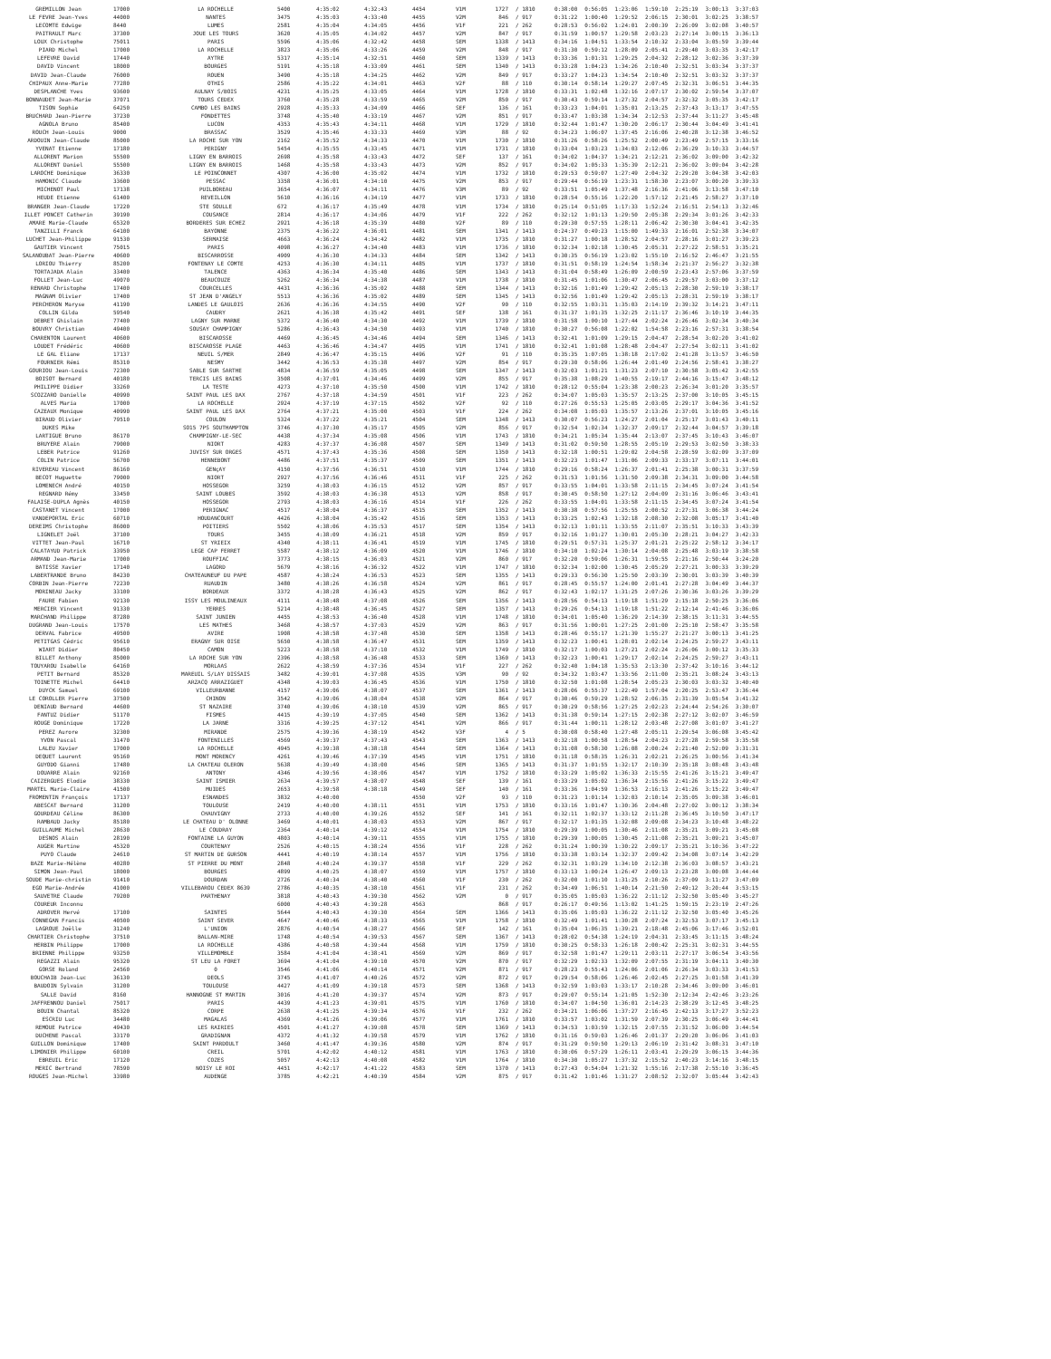| GREMILLON Jean | 17000 | LA ROCHELLE | 5400 | 4:35:02 | 4:32:43 | 4454 | V1M | 1727 | / 1810 | 0:38:00 | 0:56:05 | 1:23:06 | 1:59:10 | 2:25:19 | 3:00:13 | 3:37:03 |
| LE FEVRE Jean-Yves | 44000 | NANTES | 3475 | 4:35:03 | 4:33:40 | 4455 | V2M | 846 | / 917 | 0:31:22 | 1:00:40 | 1:29:52 | 2:06:15 | 2:30:01 | 3:02:25 | 3:38:57 |
| LECOMTE Edwige | 8440 | LUMES | 2581 | 4:35:04 | 4:34:05 | 4456 | V1F | 221 | / 262 | 0:28:53 | 0:56:02 | 1:24:01 | 2:00:39 | 2:26:09 | 3:02:08 | 3:40:57 |
| PAITRAULT Marc | 37300 | JOUE LES TOURS | 3620 | 4:35:05 | 4:34:02 | 4457 | V2M | 847 | / 917 | 0:31:59 | 1:00:57 | 1:29:58 | 2:03:23 | 2:27:14 | 3:00:15 | 3:36:13 |
| LOUX Christophe | 75011 | PARIS | 5596 | 4:35:06 | 4:32:42 | 4458 | SEM | 1338 | / 1413 | 0:34:16 | 1:04:51 | 1:33:54 | 2:10:32 | 2:33:04 | 3:05:59 | 3:39:44 |
| PIARD Michel | 17000 | LA ROCHELLE | 3823 | 4:35:06 | 4:33:26 | 4459 | V2M | 848 | / 917 | 0:31:30 | 0:59:12 | 1:28:09 | 2:05:41 | 2:29:40 | 3:03:35 | 3:42:17 |
| LEFEVRE David | 17440 | AYTRE | 5317 | 4:35:14 | 4:32:51 | 4460 | SEM | 1339 | / 1413 | 0:33:36 | 1:01:31 | 1:29:25 | 2:04:32 | 2:28:12 | 3:02:36 | 3:37:39 |
| DAVID Vincent | 18000 | BOURGES | 5191 | 4:35:18 | 4:33:09 | 4461 | SEM | 1340 | / 1413 | 0:33:28 | 1:04:23 | 1:34:26 | 2:10:40 | 2:32:51 | 3:03:34 | 3:37:37 |
| DAVID Jean-Claude | 76000 | ROUEN | 3490 | 4:35:18 | 4:34:25 | 4462 | V2M | 849 | / 917 | 0:33:27 | 1:04:23 | 1:34:54 | 2:10:40 | 2:32:51 | 3:03:32 | 3:37:37 |
| CHIPAUX Anne-Marie | 77280 | OTHIS | 2586 | 4:35:22 | 4:34:01 | 4463 | V2F | 88 | / 110 | 0:30:14 | 0:58:14 | 1:29:27 | 2:07:45 | 2:32:31 | 3:06:51 | 3:44:35 |
| DESPLANCHE Yves | 93600 | AULNAY S/BOIS | 4231 | 4:35:25 | 4:33:05 | 4464 | V1M | 1728 | / 1810 | 0:33:31 | 1:02:48 | 1:32:16 | 2:07:17 | 2:30:02 | 2:59:54 | 3:37:07 |
| BONNAUDET Jean-Marie | 37071 | TOURS CEDEX | 3760 | 4:35:28 | 4:33:59 | 4465 | V2M | 850 | / 917 | 0:30:43 | 0:59:14 | 1:27:32 | 2:04:57 | 2:32:32 | 3:05:35 | 3:42:17 |
| TISON Sophie | 64250 | CAMBO LES BAINS | 2928 | 4:35:33 | 4:34:09 | 4466 | SEF | 136 | / 161 | 0:33:23 | 1:04:01 | 1:35:01 | 2:13:25 | 2:37:43 | 3:13:17 | 3:47:55 |
| BRUCHARD Jean-Pierre | 37230 | FONDETTES | 3748 | 4:35:40 | 4:33:19 | 4467 | V2M | 851 | / 917 | 0:33:47 | 1:03:38 | 1:34:34 | 2:12:53 | 2:37:44 | 3:11:27 | 3:45:48 |
| AGNOLA Bruno | 85400 | LUCON | 4353 | 4:35:43 | 4:34:11 | 4468 | V1M | 1729 | / 1810 | 0:32:44 | 1:01:47 | 1:30:20 | 2:06:17 | 2:30:44 | 3:04:49 | 3:41:41 |
| ROUCH Jean-Louis | 9000 | BRASSAC | 3529 | 4:35:46 | 4:33:33 | 4469 | V3M | 88 | / 92 | 0:34:23 | 1:06:07 | 1:37:45 | 2:16:06 | 2:40:28 | 3:12:38 | 3:46:52 |
| ARDOUIN Jean-Claude | 85000 | LA ROCHE SUR YON | 2162 | 4:35:52 | 4:34:33 | 4470 | V1M | 1730 | / 1810 | 0:31:26 | 0:58:26 | 1:25:52 | 2:00:49 | 2:23:49 | 2:57:15 | 3:33:16 |
| YVENAT Etienne | 17180 | PERIGNY | 5454 | 4:35:55 | 4:33:45 | 4471 | V1M | 1731 | / 1810 | 0:33:04 | 1:03:23 | 1:34:03 | 2:12:06 | 2:36:29 | 3:10:33 | 3:44:57 |
| ALLORENT Marion | 55500 | LIGNY EN BARROIS | 2698 | 4:35:58 | 4:33:43 | 4472 | SEF | 137 | / 161 | 0:34:02 | 1:04:37 | 1:34:21 | 2:12:21 | 2:36:02 | 3:09:00 | 3:42:32 |
| ALLORENT Daniel | 55500 | LIGNY EN BARROIS | 1468 | 4:35:58 | 4:33:43 | 4473 | V2M | 852 | / 917 | 0:34:02 | 1:05:33 | 1:35:39 | 2:12:21 | 2:36:02 | 3:09:04 | 3:42:28 |
| LAROCHE Dominique | 36330 | LE POINCONNET | 4307 | 4:36:00 | 4:35:02 | 4474 | V1M | 1732 | / 1810 | 0:29:53 | 0:59:07 | 1:27:49 | 2:04:32 | 2:29:20 | 3:04:38 | 3:42:03 |
| HAMONIC Claude | 33600 | PESSAC | 3358 | 4:36:01 | 4:34:10 | 4475 | V2M | 853 | / 917 | 0:29:44 | 0:56:19 | 1:23:31 | 1:58:30 | 2:23:07 | 3:00:20 | 3:39:33 |
| MICHENOT Paul | 17138 | PUILBOREAU | 3654 | 4:36:07 | 4:34:11 | 4476 | V3M | 89 | / 92 | 0:33:51 | 1:05:49 | 1:37:48 | 2:16:36 | 2:41:06 | 3:13:58 | 3:47:10 |
| HEUDE Etienne | 61400 | REVEILLON | 5610 | 4:36:16 | 4:34:19 | 4477 | V1M | 1733 | / 1810 | 0:28:54 | 0:55:16 | 1:22:20 | 1:57:12 | 2:21:45 | 2:58:27 | 3:37:10 |
| BRANGER Jean-Claude | 17220 | STE SOULLE | 672 | 4:36:17 | 4:35:49 | 4478 | V1M | 1734 | / 1810 | 0:25:14 | 0:51:05 | 1:17:33 | 1:52:24 | 2:16:51 | 2:54:13 | 3:32:46 |
| ILLET PONCET Catherin | 39190 | COUSANCE | 2814 | 4:36:17 | 4:34:06 | 4479 | V1F | 222 | / 262 | 0:32:12 | 1:01:13 | 1:29:50 | 2:05:38 | 2:29:34 | 3:01:26 | 3:42:33 |
| AMARE Marie-Claude | 65320 | BORDERES SUR ECHEZ | 2921 | 4:36:18 | 4:35:39 | 4480 | V2F | 89 | / 110 | 0:29:30 | 0:57:55 | 1:28:11 | 2:06:42 | 2:30:30 | 3:04:41 | 3:42:35 |
| TANZILLI Franck | 64100 | BAYONNE | 2375 | 4:36:22 | 4:36:01 | 4481 | SEM | 1341 | / 1413 | 0:24:37 | 0:49:23 | 1:15:00 | 1:49:33 | 2:16:01 | 2:52:38 | 3:34:07 |
| LUCHET Jean-Philippe | 91530 | SERMAISE | 4663 | 4:36:24 | 4:34:42 | 4482 | V1M | 1735 | / 1810 | 0:31:27 | 1:00:18 | 1:28:52 | 2:04:57 | 2:28:16 | 3:01:27 | 3:39:23 |
| GAUTIER Vincent | 75015 | PARIS | 4098 | 4:36:27 | 4:34:40 | 4483 | V1M | 1736 | / 1810 | 0:32:34 | 1:02:18 | 1:30:45 | 2:05:31 | 2:27:22 | 2:58:51 | 3:35:21 |
| SALANOUBAT Jean-Pierre | 40600 | BISCARROSSE | 4909 | 4:36:30 | 4:34:33 | 4484 | SEM | 1342 | / 1413 | 0:30:35 | 0:56:19 | 1:23:02 | 1:55:10 | 2:16:52 | 2:46:47 | 3:21:55 |
| LORIOU Thierry | 85200 | FONTENAY LE COMTE | 4253 | 4:36:30 | 4:34:11 | 4485 | V1M | 1737 | / 1810 | 0:31:51 | 0:58:19 | 1:24:54 | 1:58:34 | 2:21:37 | 2:56:27 | 3:32:38 |
| TORTAJADA Alain | 33400 | TALENCE | 4363 | 4:36:34 | 4:35:40 | 4486 | SEM | 1343 | / 1413 | 0:31:04 | 0:58:49 | 1:26:09 | 2:00:59 | 2:23:43 | 2:57:06 | 3:37:59 |
| FOLLET Jean-Luc | 49070 | BEAUCOUZE | 5262 | 4:36:34 | 4:34:38 | 4487 | V1M | 1738 | / 1810 | 0:31:45 | 1:01:06 | 1:30:47 | 2:06:45 | 2:29:57 | 3:03:00 | 3:37:12 |
| RENARD Christophe | 17400 | COURCELLES | 4431 | 4:36:36 | 4:35:02 | 4488 | SEM | 1344 | / 1413 | 0:32:16 | 1:01:49 | 1:29:42 | 2:05:13 | 2:28:30 | 2:59:19 | 3:38:17 |
| MAGNAM Olivier | 17400 | ST JEAN D'ANGELY | 5513 | 4:36:36 | 4:35:02 | 4489 | SEM | 1345 | / 1413 | 0:32:56 | 1:01:49 | 1:29:42 | 2:05:13 | 2:28:31 | 2:59:19 | 3:38:17 |
| PERCHERON Maryse | 41190 | LANDES LE GAULOIS | 2636 | 4:36:36 | 4:34:55 | 4490 | V2F | 90 | / 110 | 0:32:55 | 1:03:31 | 1:35:03 | 2:14:19 | 2:39:32 | 3:14:21 | 3:47:11 |
| COLLIN Gilda | 59540 | CAUDRY | 2621 | 4:36:38 | 4:35:42 | 4491 | SEF | 138 | / 161 | 0:31:37 | 1:01:35 | 1:32:25 | 2:11:17 | 2:36:46 | 3:10:19 | 3:44:35 |
| DEBRET Ghislain | 77400 | LAGNY SUR MARNE | 5372 | 4:36:40 | 4:34:30 | 4492 | V1M | 1739 | / 1810 | 0:31:58 | 1:00:10 | 1:27:44 | 2:02:24 | 2:26:46 | 3:02:34 | 3:40:34 |
| BOUVRY Christian | 49400 | SOUSAY CHAMPIGNY | 5286 | 4:36:43 | 4:34:50 | 4493 | V1M | 1740 | / 1810 | 0:30:27 | 0:56:08 | 1:22:02 | 1:54:58 | 2:23:16 | 2:57:31 | 3:38:54 |
| CHARENTON Laurent | 40600 | BISCAROSSE | 4469 | 4:36:45 | 4:34:46 | 4494 | SEM | 1346 | / 1413 | 0:32:41 | 1:01:09 | 1:29:15 | 2:04:47 | 2:28:54 | 3:02:20 | 3:41:02 |
| LOUDET Frédéric | 40600 | BISCAROSSE PLAGE | 4463 | 4:36:46 | 4:34:47 | 4495 | V1M | 1741 | / 1810 | 0:32:41 | 1:01:08 | 1:28:48 | 2:04:47 | 2:27:54 | 3:02:11 | 3:41:02 |
| LE GAL Eliane | 17137 | NEUIL S/MER | 2849 | 4:36:47 | 4:35:15 | 4496 | V2F | 91 | / 110 | 0:35:35 | 1:07:05 | 1:38:18 | 2:17:02 | 2:41:28 | 3:13:57 | 3:46:50 |
| FOURNIER Rémi | 85310 | NESMY | 3442 | 4:36:53 | 4:35:38 | 4497 | V2M | 854 | / 917 | 0:29:30 | 0:58:06 | 1:26:44 | 2:01:49 | 2:24:56 | 2:58:41 | 3:38:27 |
| GOURIOU Jean-Louis | 72300 | SABLE SUR SARTHE | 4834 | 4:36:59 | 4:35:05 | 4498 | SEM | 1347 | / 1413 | 0:32:03 | 1:01:21 | 1:31:23 | 2:07:10 | 2:30:58 | 3:05:42 | 3:42:55 |
| BOISOT Bernard | 40180 | TERCIS LES BAINS | 3508 | 4:37:01 | 4:34:46 | 4499 | V2M | 855 | / 917 | 0:35:38 | 1:08:29 | 1:40:55 | 2:19:17 | 2:44:16 | 3:15:47 | 3:48:12 |
| PHILIPPE Didier | 33260 | LA TESTE | 4273 | 4:37:10 | 4:35:50 | 4500 | V1M | 1742 | / 1810 | 0:28:12 | 0:55:04 | 1:23:38 | 2:00:23 | 2:26:34 | 3:01:20 | 3:35:57 |
| SCOZZARO Danielle | 40990 | SAINT PAUL LES DAX | 2767 | 4:37:18 | 4:34:59 | 4501 | V1F | 223 | / 262 | 0:34:07 | 1:05:03 | 1:35:57 | 2:13:25 | 2:37:00 | 3:10:05 | 3:45:15 |
| ALVES Maria | 17000 | LA ROCHELLE | 2924 | 4:37:19 | 4:37:15 | 4502 | V2F | 92 | / 110 | 0:27:26 | 0:55:53 | 1:25:05 | 2:03:05 | 2:29:17 | 3:04:36 | 3:41:52 |
| CAZEAUX Monique | 40990 | SAINT PAUL LES DAX | 2764 | 4:37:21 | 4:35:00 | 4503 | V1F | 224 | / 262 | 0:34:08 | 1:05:03 | 1:35:57 | 2:13:26 | 2:37:01 | 3:10:05 | 3:45:16 |
| BIRAUD Olivier | 79510 | COULON | 5324 | 4:37:22 | 4:35:21 | 4504 | SEM | 1348 | / 1413 | 0:30:07 | 0:56:23 | 1:24:27 | 2:01:04 | 2:25:17 | 3:01:43 | 3:40:11 |
| DUKES Mike | | SO15 7PS SOUTHAMPTON | 3746 | 4:37:30 | 4:35:17 | 4505 | V2M | 856 | / 917 | 0:32:54 | 1:02:34 | 1:32:37 | 2:09:17 | 2:32:44 | 3:04:57 | 3:39:18 |
| LARTIGUE Bruno | 86170 | CHAMPIGNY-LE-SEC | 4438 | 4:37:34 | 4:35:08 | 4506 | V1M | 1743 | / 1810 | 0:34:21 | 1:05:34 | 1:35:44 | 2:13:07 | 2:37:45 | 3:10:43 | 3:46:07 |
| BRUYERE Alain | 79000 | NIORT | 4283 | 4:37:37 | 4:36:08 | 4507 | SEM | 1349 | / 1413 | 0:31:02 | 0:59:50 | 1:28:55 | 2:05:19 | 2:29:53 | 3:02:50 | 3:38:33 |
| LEBER Patrice | 91260 | JUVISY SUR ORGES | 4571 | 4:37:43 | 4:35:36 | 4508 | SEM | 1350 | / 1413 | 0:32:18 | 1:00:51 | 1:29:02 | 2:04:58 | 2:28:59 | 3:02:09 | 3:37:09 |
| COLIN Patrice | 56700 | HENNEBONT | 4486 | 4:37:51 | 4:35:37 | 4509 | SEM | 1351 | / 1413 | 0:32:23 | 1:01:47 | 1:31:06 | 2:09:33 | 2:33:17 | 3:07:11 | 3:44:01 |
| RIVEREAU Vincent | 86160 | GENçAY | 4150 | 4:37:56 | 4:36:51 | 4510 | V1M | 1744 | / 1810 | 0:29:16 | 0:58:24 | 1:26:37 | 2:01:41 | 2:25:38 | 3:00:31 | 3:37:59 |
| BECOT Huguette | 79000 | NIORT | 2927 | 4:37:56 | 4:36:46 | 4511 | V1F | 225 | / 262 | 0:31:53 | 1:01:56 | 1:31:50 | 2:09:38 | 2:34:31 | 3:09:00 | 3:44:58 |
| LOMENECH André | 40150 | HOSSEGOR | 3259 | 4:38:03 | 4:36:15 | 4512 | V2M | 857 | / 917 | 0:33:55 | 1:04:01 | 1:33:58 | 2:11:15 | 2:34:45 | 3:07:24 | 3:41:54 |
| REGNARD Rémy | 33450 | SAINT LOUBES | 3592 | 4:38:03 | 4:36:38 | 4513 | V2M | 858 | / 917 | 0:30:45 | 0:58:50 | 1:27:12 | 2:04:09 | 2:31:16 | 3:06:46 | 3:43:41 |
| FALAISE-DUPLA Agnès | 40150 | HOSSEGOR | 2793 | 4:38:03 | 4:36:16 | 4514 | V1F | 226 | / 262 | 0:33:55 | 1:04:01 | 1:33:58 | 2:11:15 | 2:34:45 | 3:07:24 | 3:41:54 |
| CASTANET Vincent | 17000 | PERIGNAC | 4517 | 4:38:04 | 4:36:37 | 4515 | SEM | 1352 | / 1413 | 0:30:38 | 0:57:56 | 1:25:55 | 2:00:52 | 2:27:31 | 3:06:38 | 3:44:24 |
| VANDEPORTAL Eric | 60710 | HOUDANCOURT | 4426 | 4:38:04 | 4:35:42 | 4516 | SEM | 1353 | / 1413 | 0:33:25 | 1:02:43 | 1:32:18 | 2:08:30 | 2:32:08 | 3:05:17 | 3:41:40 |
| DEREIMS Christophe | 86000 | POITIERS | 5502 | 4:38:06 | 4:35:53 | 4517 | SEM | 1354 | / 1413 | 0:32:13 | 1:01:11 | 1:33:55 | 2:11:07 | 2:35:51 | 3:10:33 | 3:43:39 |
| LIGNELET Joël | 37100 | TOURS | 3455 | 4:38:09 | 4:36:21 | 4518 | V2M | 859 | / 917 | 0:32:16 | 1:01:27 | 1:30:01 | 2:05:30 | 2:28:21 | 3:04:27 | 3:42:33 |
| VITTET Jean-Paul | 16710 | ST YRIEIX | 4340 | 4:38:11 | 4:36:41 | 4519 | V1M | 1745 | / 1810 | 0:29:51 | 0:57:31 | 1:25:37 | 2:01:21 | 2:25:22 | 2:58:12 | 3:34:17 |
| CALATAYUD Patrick | 33950 | LEGE CAP FERRET | 5587 | 4:38:12 | 4:36:09 | 4520 | V1M | 1746 | / 1810 | 0:34:10 | 1:02:24 | 1:30:14 | 2:04:08 | 2:25:48 | 3:03:19 | 3:38:58 |
| ARMAND Jean-Marie | 17000 | ROUFFIAC | 3773 | 4:38:15 | 4:36:03 | 4521 | V2M | 860 | / 917 | 0:32:20 | 0:59:06 | 1:26:31 | 1:59:55 | 2:21:16 | 2:50:44 | 3:24:20 |
| BATISSE Xavier | 17140 | LAGORD | 5679 | 4:38:16 | 4:36:32 | 4522 | V1M | 1747 | / 1810 | 0:32:34 | 1:02:00 | 1:30:45 | 2:05:29 | 2:27:21 | 3:00:33 | 3:39:29 |
| LABERTRANDE Bruno | 84230 | CHATEAUNEUF DU PAPE | 4587 | 4:38:24 | 4:36:53 | 4523 | SEM | 1355 | / 1413 | 0:29:33 | 0:56:30 | 1:25:50 | 2:03:39 | 2:30:01 | 3:03:39 | 3:40:39 |
| CORBIN Jean-Pierre | 72230 | RUAUDIN | 3480 | 4:38:26 | 4:36:58 | 4524 | V2M | 861 | / 917 | 0:28:45 | 0:55:57 | 1:24:00 | 2:01:41 | 2:27:28 | 3:04:49 | 3:44:37 |
| MORINEAU Jacky | 33100 | BORDEAUX | 3372 | 4:38:28 | 4:36:43 | 4525 | V2M | 862 | / 917 | 0:32:43 | 1:02:17 | 1:31:25 | 2:07:26 | 2:30:36 | 3:03:26 | 3:39:29 |
| FAURE Fabien | 92130 | ISSY LES MOULINEAUX | 4111 | 4:38:48 | 4:37:08 | 4526 | SEM | 1356 | / 1413 | 0:28:56 | 0:54:13 | 1:19:18 | 1:51:29 | 2:15:18 | 2:50:25 | 3:36:06 |
| MERCIER Vincent | 91330 | YERRES | 5214 | 4:38:48 | 4:36:45 | 4527 | SEM | 1357 | / 1413 | 0:29:26 | 0:54:13 | 1:19:18 | 1:51:22 | 2:12:14 | 2:41:46 | 3:36:06 |
| MARCHAND Philippe | 87280 | SAINT JUNIEN | 4455 | 4:38:53 | 4:36:40 | 4528 | V1M | 1748 | / 1810 | 0:34:01 | 1:05:40 | 1:36:29 | 2:14:39 | 2:38:15 | 3:11:31 | 3:44:55 |
| DUGRAND Jean-Louis | 17570 | LES MATHES | 3468 | 4:38:57 | 4:37:03 | 4529 | V2M | 863 | / 917 | 0:31:56 | 1:00:01 | 1:27:25 | 2:01:00 | 2:25:10 | 2:58:47 | 3:35:58 |
| DERVAL Fabrice | 49500 | AVIRE | 1908 | 4:38:58 | 4:37:48 | 4530 | SEM | 1358 | / 1413 | 0:28:46 | 0:55:17 | 1:21:39 | 1:55:27 | 2:21:27 | 3:00:13 | 3:41:25 |
| PETITGAS Cédric | 95610 | ERAGNY SUR OISE | 5650 | 4:38:58 | 4:36:47 | 4531 | SEM | 1359 | / 1413 | 0:32:23 | 1:00:41 | 1:28:01 | 2:02:14 | 2:24:25 | 2:59:27 | 3:43:11 |
| WIART Didier | 80450 | CAMON | 5223 | 4:38:58 | 4:37:10 | 4532 | V1M | 1749 | / 1810 | 0:32:17 | 1:00:03 | 1:27:21 | 2:02:24 | 2:26:06 | 3:00:12 | 3:35:33 |
| BILLET Anthony | 85000 | LA ROCHE SUR YON | 2396 | 4:38:58 | 4:36:48 | 4533 | SEM | 1360 | / 1413 | 0:32:23 | 1:00:41 | 1:29:17 | 2:02:14 | 2:24:25 | 2:59:27 | 3:43:11 |
| TOUYAROU Isabelle | 64160 | MORLAAS | 2622 | 4:38:59 | 4:37:36 | 4534 | V1F | 227 | / 262 | 0:32:40 | 1:04:18 | 1:35:53 | 2:13:30 | 2:37:42 | 3:10:16 | 3:44:12 |
| PETIT Bernard | 85320 | MAREUIL S/LAY DISSAIS | 3482 | 4:39:01 | 4:37:08 | 4535 | V3M | 90 | / 92 | 0:34:32 | 1:03:47 | 1:33:56 | 2:11:00 | 2:35:21 | 3:08:24 | 3:43:13 |
| TOINETTE Michel | 64410 | ARZACQ ARRAZIGUET | 4348 | 4:39:03 | 4:36:45 | 4536 | V1M | 1750 | / 1810 | 0:32:50 | 1:01:08 | 1:28:54 | 2:05:23 | 2:30:03 | 3:03:32 | 3:40:40 |
| DUYCK Samuel | 69100 | VILLEURBANNE | 4157 | 4:39:06 | 4:38:07 | 4537 | SEM | 1361 | / 1413 | 0:28:06 | 0:55:37 | 1:22:49 | 1:57:04 | 2:20:25 | 2:53:47 | 3:36:44 |
| LE COROLLER Pierre | 37500 | CHINON | 3542 | 4:39:06 | 4:38:04 | 4538 | V2M | 864 | / 917 | 0:30:46 | 0:59:29 | 1:28:52 | 2:06:35 | 2:31:39 | 3:05:54 | 3:41:32 |
| DENIAUD Bernard | 44600 | ST NAZAIRE | 3740 | 4:39:06 | 4:38:10 | 4539 | V2M | 865 | / 917 | 0:30:29 | 0:58:56 | 1:27:25 | 2:02:23 | 2:24:44 | 2:54:26 | 3:30:07 |
| FANTUZ Didier | 51170 | FISMES | 4415 | 4:39:19 | 4:37:05 | 4540 | SEM | 1362 | / 1413 | 0:31:38 | 0:59:14 | 1:27:15 | 2:02:38 | 2:27:12 | 3:02:07 | 3:46:59 |
| ROUGE Dominique | 17220 | LA JARNE | 3316 | 4:39:25 | 4:37:12 | 4541 | V2M | 866 | / 917 | 0:31:44 | 1:00:11 | 1:28:12 | 2:03:48 | 2:27:08 | 3:01:07 | 3:41:27 |
| PEREZ Aurore | 32300 | MIRANDE | 2575 | 4:39:36 | 4:38:19 | 4542 | V3F | 4 | / 5 | 0:30:08 | 0:58:40 | 1:27:48 | 2:05:11 | 2:29:54 | 3:06:08 | 3:45:42 |
| YVON Pascal | 31470 | FONTENILLES | 4569 | 4:39:37 | 4:37:43 | 4543 | SEM | 1363 | / 1413 | 0:32:18 | 1:00:58 | 1:28:54 | 2:04:23 | 2:27:28 | 2:59:58 | 3:35:58 |
| LALEU Xavier | 17000 | LA ROCHELLE | 4945 | 4:39:38 | 4:38:18 | 4544 | SEM | 1364 | / 1413 | 0:31:08 | 0:58:30 | 1:26:08 | 2:00:24 | 2:21:40 | 2:52:09 | 3:31:31 |
| DEQUET Laurent | 95160 | MONT MORENCY | 4261 | 4:39:46 | 4:37:39 | 4545 | V1M | 1751 | / 1810 | 0:31:18 | 0:58:35 | 1:26:31 | 2:02:21 | 2:26:25 | 3:00:56 | 3:41:34 |
| GUYODO Gianni | 17480 | LA CHATEAU OLERON | 5638 | 4:39:49 | 4:38:00 | 4546 | SEM | 1365 | / 1413 | 0:31:37 | 1:01:55 | 1:32:17 | 2:10:39 | 2:35:18 | 3:08:48 | 3:43:48 |
| DOUARRE Alain | 92160 | ANTONY | 4346 | 4:39:56 | 4:38:06 | 4547 | V1M | 1752 | / 1810 | 0:33:29 | 1:05:02 | 1:36:33 | 2:15:55 | 2:41:26 | 3:15:21 | 3:49:47 |
| CAIZERGUES Elodie | 38330 | SAINT ISMIER | 2634 | 4:39:57 | 4:38:07 | 4548 | SEF | 139 | / 161 | 0:33:29 | 1:05:02 | 1:36:34 | 2:15:56 | 2:41:26 | 3:15:22 | 3:49:47 |
| MARTEL Marie-Claire | 41500 | MUIDES | 2653 | 4:39:58 | 4:38:18 | 4549 | SEF | 140 | / 161 | 0:33:36 | 1:04:59 | 1:36:53 | 2:16:13 | 2:41:26 | 3:15:22 | 3:49:47 |
| FROMENTIN François | 17137 | ESNANDES | 3832 | 4:40:00 | | 4550 | V2F | 93 | / 110 | 0:31:23 | 1:01:14 | 1:32:03 | 2:10:14 | 2:35:05 | 3:09:38 | 3:46:01 |
| ABESCAT Bernard | 31200 | TOULOUSE | 2419 | 4:40:00 | 4:38:11 | 4551 | V1M | 1753 | / 1810 | 0:33:16 | 1:01:47 | 1:30:36 | 2:04:48 | 2:27:02 | 3:00:12 | 3:38:34 |
| GOURDEAU Céline | 86300 | CHAUVIGNY | 2733 | 4:40:00 | 4:39:26 | 4552 | SEF | 141 | / 161 | 0:32:11 | 1:02:37 | 1:33:12 | 2:11:28 | 2:36:45 | 3:10:50 | 3:47:17 |
| RAMBAUD Jacky | 85180 | LE CHATEAU D' OLONNE | 3469 | 4:40:01 | 4:38:03 | 4553 | V2M | 867 | / 917 | 0:32:17 | 1:01:35 | 1:32:08 | 2:09:08 | 2:34:23 | 3:10:48 | 3:48:22 |
| GUILLAUME Michel | 28630 | LE COUDRAY | 2364 | 4:40:14 | 4:39:12 | 4554 | V1M | 1754 | / 1810 | 0:29:39 | 1:00:05 | 1:30:46 | 2:11:08 | 2:35:21 | 3:09:21 | 3:45:08 |
| DESNOS Alain | 28190 | FONTAINE LA GUYON | 4803 | 4:40:14 | 4:39:11 | 4555 | V1M | 1755 | / 1810 | 0:29:39 | 1:00:05 | 1:30:45 | 2:11:08 | 2:35:21 | 3:09:21 | 3:45:07 |
| AUGER Martine | 45320 | COURTENAY | 2526 | 4:40:15 | 4:38:24 | 4556 | V1F | 228 | / 262 | 0:31:24 | 1:00:39 | 1:30:22 | 2:09:17 | 2:35:21 | 3:10:36 | 3:47:22 |
| PUYO Claude | 24610 | ST MARTIN DE GURSON | 4441 | 4:40:19 | 4:38:14 | 4557 | V1M | 1756 | / 1810 | 0:33:38 | 1:03:14 | 1:32:37 | 2:09:42 | 2:34:08 | 3:07:14 | 3:42:29 |
| BAZE Marie-Hélène | 40280 | ST PIERRE DU MONT | 2848 | 4:40:24 | 4:39:37 | 4558 | V1F | 229 | / 262 | 0:32:31 | 1:03:29 | 1:34:10 | 2:12:38 | 2:36:03 | 3:08:57 | 3:43:21 |
| SIMON Jean-Paul | 18000 | BOURGES | 4899 | 4:40:25 | 4:38:07 | 4559 | V1M | 1757 | / 1810 | 0:33:13 | 1:00:24 | 1:26:47 | 2:09:13 | 2:23:28 | 3:00:08 | 3:44:44 |
| SOUDE Marie-christin | 91410 | DOURDAN | 2726 | 4:40:34 | 4:38:40 | 4560 | V1F | 230 | / 262 | 0:32:00 | 1:01:10 | 1:31:25 | 2:10:26 | 2:37:09 | 3:11:27 | 3:47:09 |
| EGO Marie-Andrée | 41000 | VILLEBAROU CEDEX 8639 | 2786 | 4:40:35 | 4:38:10 | 4561 | V1F | 231 | / 262 | 0:34:49 | 1:06:51 | 1:40:14 | 2:21:50 | 2:49:12 | 3:20:44 | 3:53:15 |
| SAUVETRE Claude | 79200 | PARTHENAY | 3818 | 4:40:43 | 4:39:30 | 4562 | V2M | 0 | / 917 | 0:35:05 | 1:05:03 | 1:36:22 | 2:11:12 | 2:32:50 | 3:05:40 | 3:45:27 |
| COUREUR Inconnu | | | 6000 | 4:40:43 | 4:39:28 | 4563 | | 868 | / 917 | 0:26:17 | 0:49:56 | 1:13:02 | 1:41:25 | 1:59:15 | 2:23:19 | 2:47:26 |
| ADROVER Hervé | 17100 | SAINTES | 5644 | 4:40:43 | 4:39:30 | 4564 | SEM | 1366 | / 1413 | 0:35:06 | 1:05:03 | 1:36:22 | 2:11:12 | 2:32:50 | 3:05:40 | 3:45:26 |
| CONNEGAN Francis | 40500 | SAINT SEVER | 4647 | 4:40:46 | 4:38:33 | 4565 | V1M | 1758 | / 1810 | 0:32:49 | 1:01:41 | 1:30:28 | 2:07:24 | 2:32:53 | 3:07:17 | 3:45:13 |
| LAGROUE Joëlle | 31240 | L'UNION | 2876 | 4:40:54 | 4:38:27 | 4566 | SEF | 142 | / 161 | 0:35:04 | 1:06:35 | 1:39:21 | 2:18:48 | 2:45:06 | 3:17:46 | 3:52:01 |
| CHARTIER Christophe | 37510 | BALLAN-MIRE | 1748 | 4:40:54 | 4:39:53 | 4567 | SEM | 1367 | / 1413 | 0:28:02 | 0:54:38 | 1:24:19 | 2:04:31 | 2:33:45 | 3:11:15 | 3:48:24 |
| HERBIN Philippe | 17000 | LA ROCHELLE | 4386 | 4:40:58 | 4:39:44 | 4568 | V1M | 1759 | / 1810 | 0:30:25 | 0:58:33 | 1:26:18 | 2:00:42 | 2:25:31 | 3:02:31 | 3:44:55 |
| BRIENNE Philippe | 93250 | VILLEMOMBLE | 3584 | 4:41:04 | 4:38:41 | 4569 | V2M | 869 | / 917 | 0:32:58 | 1:01:47 | 1:29:11 | 2:03:11 | 2:27:17 | 3:06:54 | 3:43:56 |
| REGAZZI Alain | 95320 | ST LEU LA FORET | 3694 | 4:41:04 | 4:39:10 | 4570 | V2M | 870 | / 917 | 0:32:29 | 1:02:33 | 1:32:09 | 2:07:55 | 2:31:19 | 3:04:11 | 3:40:30 |
| GORSE Roland | 24560 | 0 | 3546 | 4:41:06 | 4:40:14 | 4571 | V2M | 871 | / 917 | 0:28:23 | 0:55:43 | 1:24:06 | 2:01:06 | 2:26:34 | 3:03:33 | 3:41:53 |
| BOUCHAIB Jean-Luc | 36130 | DEOLS | 3745 | 4:41:07 | 4:40:26 | 4572 | V2M | 872 | / 917 | 0:29:54 | 0:58:06 | 1:26:46 | 2:02:45 | 2:27:25 | 3:01:58 | 3:41:39 |
| BAUDOIN Sylvain | 31200 | TOULOUSE | 4427 | 4:41:09 | 4:39:18 | 4573 | SEM | 1368 | / 1413 | 0:32:59 | 1:03:03 | 1:33:17 | 2:10:28 | 2:34:46 | 3:09:00 | 3:46:01 |
| SALLE David | 8160 | HANNOGNE ST MARTIN | 3016 | 4:41:20 | 4:39:37 | 4574 | V2M | 873 | / 917 | 0:29:07 | 0:55:14 | 1:21:05 | 1:52:30 | 2:12:34 | 2:42:46 | 3:23:26 |
| JAFFRENNOU Daniel | 75017 | PARIS | 4439 | 4:41:23 | 4:39:01 | 4575 | V1M | 1760 | / 1810 | 0:34:07 | 1:04:50 | 1:36:01 | 2:14:23 | 2:38:29 | 3:12:45 | 3:48:25 |
| BOUIN Chantal | 85320 | CORPE | 2638 | 4:41:25 | 4:39:34 | 4576 | V1F | 232 | / 262 | 0:34:21 | 1:06:06 | 1:37:27 | 2:16:45 | 2:42:13 | 3:17:27 | 3:52:23 |
| ESCRIU Luc | 34480 | MAGALAS | 4369 | 4:41:26 | 4:39:06 | 4577 | V1M | 1761 | / 1810 | 0:33:57 | 1:03:02 | 1:31:59 | 2:07:39 | 2:30:25 | 3:06:49 | 3:44:41 |
| REMOUE Patrice | 49430 | LES RAIRIES | 4501 | 4:41:27 | 4:39:08 | 4578 | SEM | 1369 | / 1413 | 0:34:53 | 1:03:59 | 1:32:15 | 2:07:55 | 2:31:52 | 3:06:00 | 3:44:54 |
| DUCHENE Pascal | 33170 | GRADIGNAN | 4372 | 4:41:32 | 4:39:58 | 4579 | V1M | 1762 | / 1810 | 0:31:16 | 0:59:03 | 1:26:46 | 2:01:37 | 2:29:20 | 3:06:06 | 3:41:03 |
| GUILLON Dominique | 17400 | SAINT PARDOULT | 3460 | 4:41:47 | 4:39:36 | 4580 | V2M | 874 | / 917 | 0:31:29 | 0:59:50 | 1:29:13 | 2:06:19 | 2:31:42 | 3:08:31 | 3:47:10 |
| LIMONIER Philippe | 60100 | CREIL | 5701 | 4:42:02 | 4:40:12 | 4581 | V1M | 1763 | / 1810 | 0:30:06 | 0:57:29 | 1:26:11 | 2:03:41 | 2:29:29 | 3:06:15 | 3:44:36 |
| EBREUIL Eric | 17120 | COZES | 5057 | 4:42:13 | 4:40:08 | 4582 | V1M | 1764 | / 1810 | 0:34:30 | 1:05:27 | 1:37:32 | 2:15:52 | 2:40:23 | 3:14:16 | 3:48:15 |
| MERIC Bertrand | 78590 | NOISY LE ROI | 4451 | 4:42:17 | 4:41:22 | 4583 | SEM | 1370 | / 1413 | 0:27:43 | 0:54:04 | 1:21:32 | 1:55:16 | 2:17:38 | 2:55:10 | 3:36:45 |
| ROUGES Jean-Michel | 33980 | AUDENGE | 3785 | 4:42:21 | 4:40:39 | 4584 | V2M | 875 | / 917 | 0:31:42 | 1:01:46 | 1:31:27 | 2:08:52 | 2:32:07 | 3:05:44 | 3:42:43 |